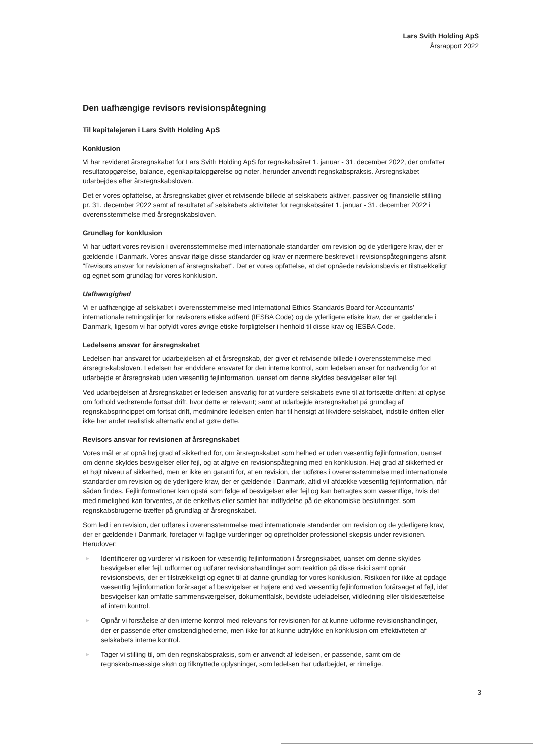Lars Svith Holding ApS
Årsrapport 2022
Den uafhængige revisors revisionspåtegning
Til kapitalejeren i Lars Svith Holding ApS
Konklusion
Vi har revideret årsregnskabet for Lars Svith Holding ApS for regnskabsåret 1. januar - 31. december 2022, der omfatter resultatopgørelse, balance, egenkapitalopgørelse og noter, herunder anvendt regnskabspraksis. Årsregnskabet udarbejdes efter årsregnskabsloven.
Det er vores opfattelse, at årsregnskabet giver et retvisende billede af selskabets aktiver, passiver og finansielle stilling pr. 31. december 2022 samt af resultatet af selskabets aktiviteter for regnskabsåret 1. januar - 31. december 2022 i overensstemmelse med årsregnskabsloven.
Grundlag for konklusion
Vi har udført vores revision i overensstemmelse med internationale standarder om revision og de yderligere krav, der er gældende i Danmark. Vores ansvar ifølge disse standarder og krav er nærmere beskrevet i revisionspåtegningens afsnit "Revisors ansvar for revisionen af årsregnskabet". Det er vores opfattelse, at det opnåede revisionsbevis er tilstrækkeligt og egnet som grundlag for vores konklusion.
Uafhængighed
Vi er uafhængige af selskabet i overensstemmelse med International Ethics Standards Board for Accountants' internationale retningslinjer for revisorers etiske adfærd (IESBA Code) og de yderligere etiske krav, der er gældende i Danmark, ligesom vi har opfyldt vores øvrige etiske forpligtelser i henhold til disse krav og IESBA Code.
Ledelsens ansvar for årsregnskabet
Ledelsen har ansvaret for udarbejdelsen af et årsregnskab, der giver et retvisende billede i overensstemmelse med årsregnskabsloven. Ledelsen har endvidere ansvaret for den interne kontrol, som ledelsen anser for nødvendig for at udarbejde et årsregnskab uden væsentlig fejlinformation, uanset om denne skyldes besvigelser eller fejl.
Ved udarbejdelsen af årsregnskabet er ledelsen ansvarlig for at vurdere selskabets evne til at fortsætte driften; at oplyse om forhold vedrørende fortsat drift, hvor dette er relevant; samt at udarbejde årsregnskabet på grundlag af regnskabsprincippet om fortsat drift, medmindre ledelsen enten har til hensigt at likvidere selskabet, indstille driften eller ikke har andet realistisk alternativ end at gøre dette.
Revisors ansvar for revisionen af årsregnskabet
Vores mål er at opnå høj grad af sikkerhed for, om årsregnskabet som helhed er uden væsentlig fejlinformation, uanset om denne skyldes besvigelser eller fejl, og at afgive en revisionspåtegning med en konklusion. Høj grad af sikkerhed er et højt niveau af sikkerhed, men er ikke en garanti for, at en revision, der udføres i overensstemmelse med internationale standarder om revision og de yderligere krav, der er gældende i Danmark, altid vil afdække væsentlig fejlinformation, når sådan findes. Fejlinformationer kan opstå som følge af besvigelser eller fejl og kan betragtes som væsentlige, hvis det med rimelighed kan forventes, at de enkeltvis eller samlet har indflydelse på de økonomiske beslutninger, som regnskabsbrugerne træffer på grundlag af årsregnskabet.
Som led i en revision, der udføres i overensstemmelse med internationale standarder om revision og de yderligere krav, der er gældende i Danmark, foretager vi faglige vurderinger og opretholder professionel skepsis under revisionen. Herudover:
▶ Identificerer og vurderer vi risikoen for væsentlig fejlinformation i årsregnskabet, uanset om denne skyldes besvigelser eller fejl, udformer og udfører revisionshandlinger som reaktion på disse risici samt opnår revisionsbevis, der er tilstrækkeligt og egnet til at danne grundlag for vores konklusion. Risikoen for ikke at opdage væsentlig fejlinformation forårsaget af besvigelser er højere end ved væsentlig fejlinformation forårsaget af fejl, idet besvigelser kan omfatte sammensværgelser, dokumentfalsk, bevidste udeladelser, vildledning eller tilsidesættelse af intern kontrol.
▶ Opnår vi forståelse af den interne kontrol med relevans for revisionen for at kunne udforme revisionshandlinger, der er passende efter omstændighederne, men ikke for at kunne udtrykke en konklusion om effektiviteten af selskabets interne kontrol.
▶ Tager vi stilling til, om den regnskabspraksis, som er anvendt af ledelsen, er passende, samt om de regnskabsmæssige skøn og tilknyttede oplysninger, som ledelsen har udarbejdet, er rimelige.
3